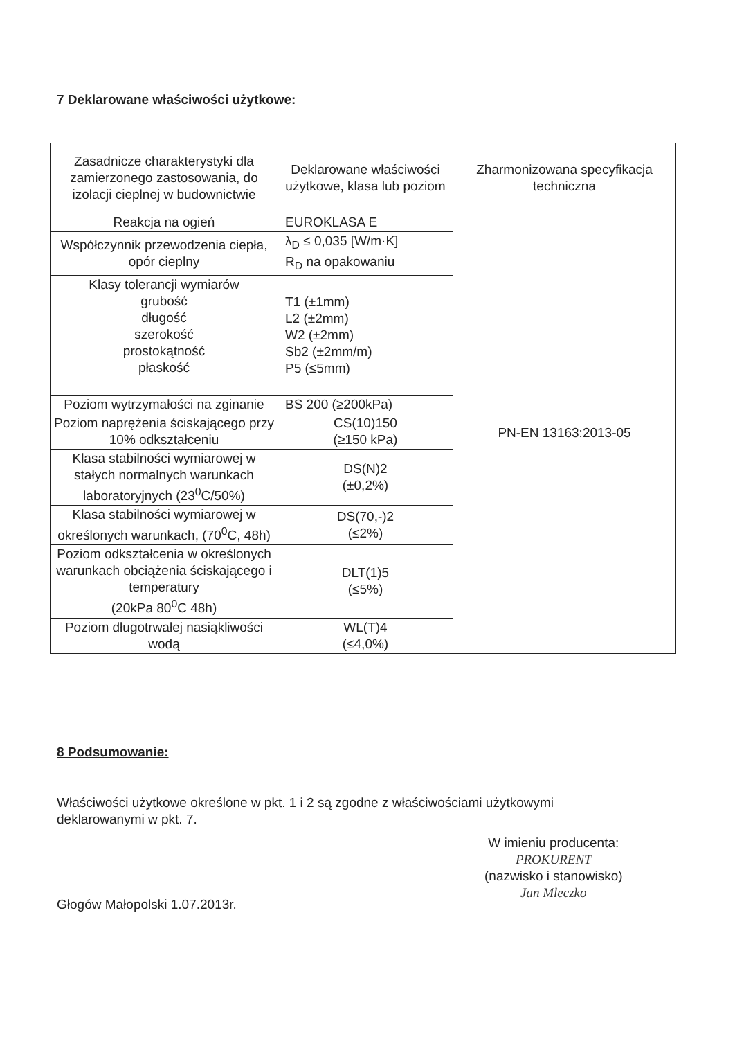7 Deklarowane właściwości użytkowe:
| Zasadnicze charakterystyki dla zamierzonego zastosowania, do izolacji cieplnej w budownictwie | Deklarowane właściwości użytkowe, klasa lub poziom | Zharmonizowana specyfikacja techniczna |
| --- | --- | --- |
| Reakcja na ogień | EUROKLASA E | PN-EN 13163:2013-05 |
| Współczynnik przewodzenia ciepła, opór cieplny | λ<sub>D</sub> ≤ 0,035 [W/m·K] R<sub>D</sub> na opakowaniu | |
| Klasy tolerancji wymiarów grubość długość szerokość prostokątność płaskość | T1 (±1mm) L2 (±2mm) W2 (±2mm) Sb2 (±2mm/m) P5 (≤5mm) | |
| Poziom wytrzymałości na zginanie | BS 200 (≥200kPa) | |
| Poziom naprężenia ściskającego przy 10% odkształceniu | CS(10)150 (≥150 kPa) | |
| Klasa stabilności wymiarowej w stałych normalnych warunkach laboratoryjnych (23<sup>0</sup>C/50%) | DS(N)2 (±0,2%) | |
| Klasa stabilności wymiarowej w określonych warunkach, (70<sup>0</sup>C, 48h) | DS(70,-)2 (≤2%) | |
| Poziom odkształcenia w określonych warunkach obciążenia ściskającego i temperatury (20kPa 80<sup>0</sup>C 48h) | DLT(1)5 (≤5%) | |
| Poziom długotrwałej nasiąkliwości wodą | WL(T)4 (≤4,0%) | |
8 Podsumowanie:
Właściwości użytkowe określone w pkt. 1 i 2 są zgodne z właściwościami użytkowymi deklarowanymi w pkt. 7.
Głogów Małopolski 1.07.2013r.
W imieniu producenta:
PROKURENT
(nazwisko i stanowisko)
Jan Mleczko